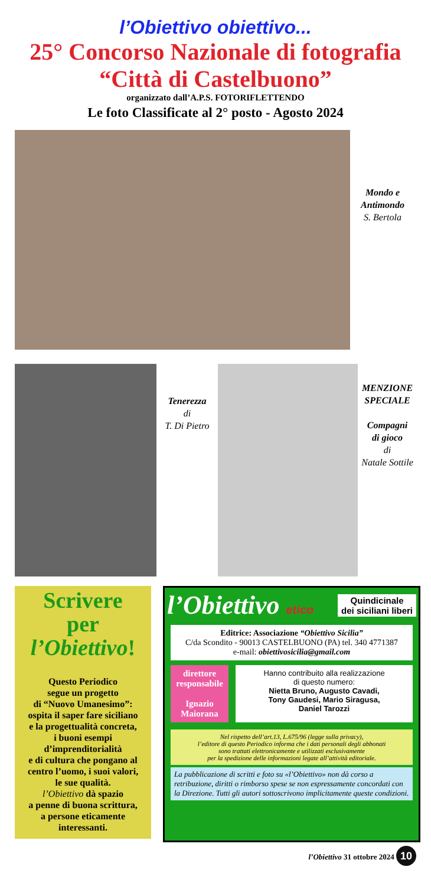l’Obiettivo obiettivo...
25° Concorso Nazionale di fotografia
“Città di Castelbuono”
organizzato dall’A.P.S. FOTORIFLETTENDO
Le foto Classificate al 2° posto - Agosto 2024
Mondo e
Antimondo
S. Bertola
Tenerezza
di
T. Di Pietro
MENZIONE
SPECIALE
Compagni
di gioco
di
Natale Sottile
Scrivere
per
l’Obiettivo!
Questo Periodico
segue un progetto
di “Nuovo Umanesimo”:
ospita il saper fare siciliano
e la progettualità concreta,
i buoni esempi
d’imprenditorialità
e di cultura che pongano al
centro l’uomo, i suoi valori,
le sue qualità.
l’Obiettivo dà spazio
a penne di buona scrittura,
a persone eticamente
interessanti.
l’Obiettivo etico Quindicinale
dei siciliani liberi
Editrice: Associazione “Obiettivo Sicilia”
C/da Scondito - 90013 CASTELBUONO (PA) tel. 340 4771387
e-mail: obiettivosicilia@gmail.com
direttore responsabile
Ignazio
Maiorana
Hanno contribuito alla realizzazione
di questo numero:
Nietta Bruno, Augusto Cavadi,
Tony Gaudesi, Mario Siragusa,
Daniel Tarozzi
Nel rispetto dell’art.13, L.675/96 (legge sulla privacy),
l’editore di questo Periodico informa che i dati personali degli abbonati
sono trattati elettronicamente e utilizzati esclusivamente
per la spedizione delle informazioni legate all’attività editoriale.
La pubblicazione di scritti e foto su «l’Obiettivo» non dà corso a retribuzione, diritti o rimborso spese se non espressamente concordati con la Direzione. Tutti gli autori sottoscrivono implicitamente queste condizioni.
l’Obiettivo 31 ottobre 2024 10